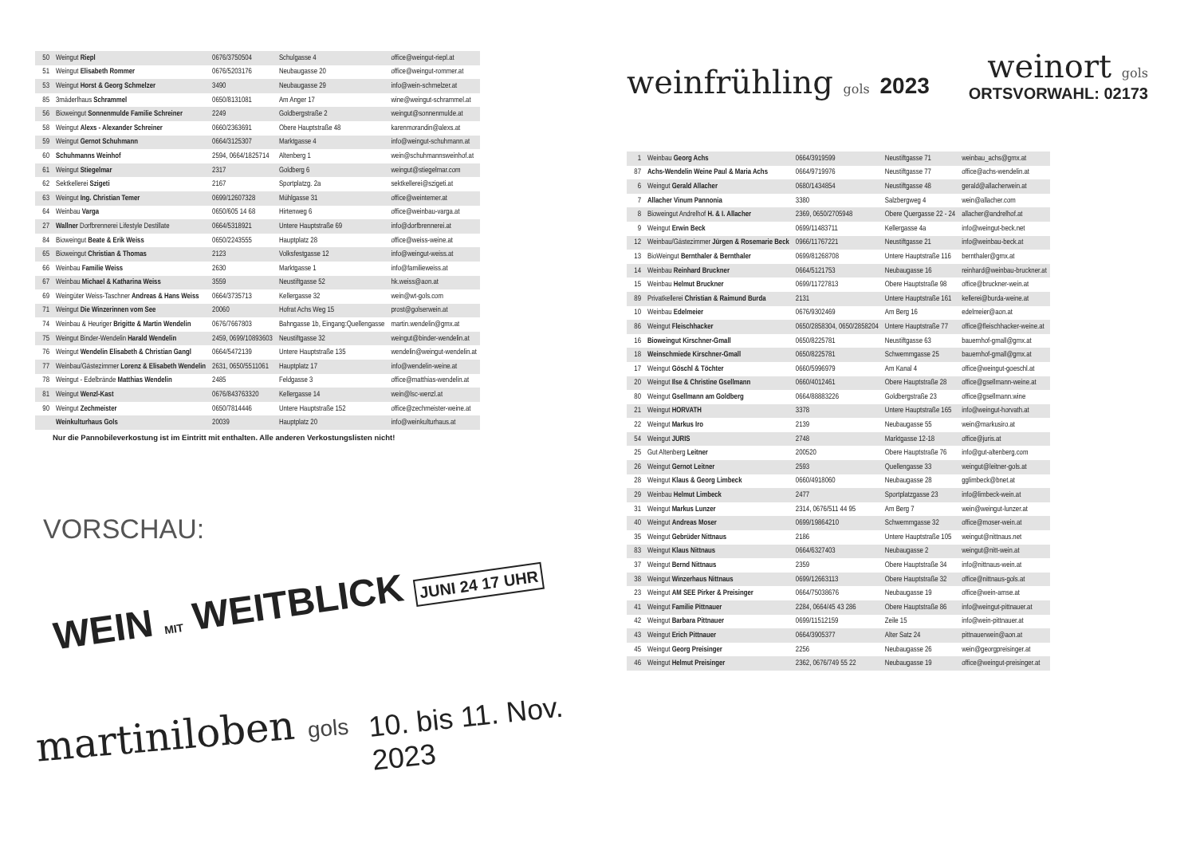| 50 | Weingut Riepl | 0676/3750504 | Schulgasse 4 | office@weingut-riepl.at |
| 51 | Weingut Elisabeth Rommer | 0676/5203176 | Neubaugasse 20 | office@weingut-rommer.at |
| 53 | Weingut Horst & Georg Schmelzer | 3490 | Neubaugasse 29 | info@wein-schmelzer.at |
| 85 | 3mäderlhaus Schrammel | 0650/8131081 | Am Anger 17 | wine@weingut-schrammel.at |
| 56 | Bioweingut Sonnenmulde Familie Schreiner | 2249 | Goldbergstraße 2 | weingut@sonnenmulde.at |
| 58 | Weingut Alexs - Alexander Schreiner | 0660/2363691 | Obere Hauptstraße 48 | karenmorandin@alexs.at |
| 59 | Weingut Gernot Schuhmann | 0664/3125307 | Marktgasse 4 | info@weingut-schuhmann.at |
| 60 | Schuhmanns Weinhof | 2594, 0664/1825714 | Altenberg 1 | wein@schuhmannsweinhof.at |
| 61 | Weingut Stiegelmar | 2317 | Goldberg 6 | weingut@stiegelmar.com |
| 62 | Sektkellerei Szigeti | 2167 | Sportplatzg. 2a | sektkellerei@szigeti.at |
| 63 | Weingut Ing. Christian Temer | 0699/12607328 | Mühlgasse 31 | office@weintemer.at |
| 64 | Weinbau Varga | 0650/605 14 68 | Hirtenweg 6 | office@weinbau-varga.at |
| 27 | Wallner Dorfbrennerei Lifestyle Destillate | 0664/5318921 | Untere Hauptstraße 69 | info@dorfbrennerei.at |
| 84 | Bioweingut Beate & Erik Weiss | 0650/2243555 | Hauptplatz 28 | office@weiss-weine.at |
| 65 | Bioweingut Christian & Thomas | 2123 | Volksfestgasse 12 | info@weingut-weiss.at |
| 66 | Weinbau Familie Weiss | 2630 | Marktgasse 1 | info@familieweiss.at |
| 67 | Weinbau Michael & Katharina Weiss | 3559 | Neustiftgasse 52 | hk.weiss@aon.at |
| 69 | Weingüter Weiss-Taschner Andreas & Hans Weiss | 0664/3735713 | Kellergasse 32 | wein@wt-gols.com |
| 71 | Weingut Die Winzerinnen vom See | 20060 | Hofrat Achs Weg 15 | prost@golserwein.at |
| 74 | Weinbau & Heuriger Brigitte & Martin Wendelin | 0676/7667803 | Bahngasse 1b, Eingang:Quellengasse | martin.wendelin@gmx.at |
| 75 | Weingut Binder-Wendelin Harald Wendelin | 2459, 0699/10893603 | Neustiftgasse 32 | weingut@binder-wendelin.at |
| 76 | Weingut Wendelin Elisabeth & Christian Gangl | 0664/5472139 | Untere Hauptstraße 135 | wendelin@weingut-wendelin.at |
| 77 | Weinbau/Gästezimmer Lorenz & Elisabeth Wendelin | 2631, 0650/5511061 | Hauptplatz 17 | info@wendelin-weine.at |
| 78 | Weingut - Edelbrände Matthias Wendelin | 2485 | Feldgasse 3 | office@matthias-wendelin.at |
| 81 | Weingut Wenzl-Kast | 0676/843763320 | Kellergasse 14 | wein@lsc-wenzl.at |
| 90 | Weingut Zechmeister | 0650/7814446 | Untere Hauptstraße 152 | office@zechmeister-weine.at |
| | Weinkulturhaus Gols | 20039 | Hauptplatz 20 | info@weinkulturhaus.at |
Nur die Pannobileverkostung ist im Eintritt mit enthalten. Alle anderen Verkostungslisten nicht!
VORSCHAU:
WEIN MIT WEITBLICK JUNI 24 17 UHR
martiniloben gols
10. bis 11. Nov. 2023
weinfrühling gols 2023
weinort gols
ORTSVORWAHL: 02173
| 1 | Weinbau Georg Achs | 0664/3919599 | Neustiftgasse 71 | weinbau_achs@gmx.at |
| 87 | Achs-Wendelin Weine Paul & Maria Achs | 0664/9719976 | Neustiftgasse 77 | office@achs-wendelin.at |
| 6 | Weingut Gerald Allacher | 0680/1434854 | Neustiftgasse 48 | gerald@allacherwein.at |
| 7 | Allacher Vinum Pannonia | 3380 | Salzbergweg 4 | wein@allacher.com |
| 8 | Bioweingut Andrelhof H. & I. Allacher | 2369, 0650/2705948 | Obere Quergasse 22 - 24 | allacher@andrelhof.at |
| 9 | Weingut Erwin Beck | 0699/11483711 | Kellergasse 4a | info@weingut-beck.net |
| 12 | Weinbau/Gästezimmer Jürgen & Rosemarie Beck | 0966/11767221 | Neustiftgasse 21 | info@weinbau-beck.at |
| 13 | BioWeingut Bernthaler & Bernthaler | 0699/81268708 | Untere Hauptstraße 116 | bernthaler@gmx.at |
| 14 | Weinbau Reinhard Bruckner | 0664/5121753 | Neubaugasse 16 | reinhard@weinbau-bruckner.at |
| 15 | Weinbau Helmut Bruckner | 0699/11727813 | Obere Hauptstraße 98 | office@bruckner-wein.at |
| 89 | Privatkellerei Christian & Raimund Burda | 2131 | Untere Hauptstraße 161 | kellerei@burda-weine.at |
| 10 | Weinbau Edelmeier | 0676/9302469 | Am Berg 16 | edelmeier@aon.at |
| 86 | Weingut Fleischhacker | 0650/2858304, 0650/2858204 | Untere Hauptstraße 77 | office@fleischhacker-weine.at |
| 16 | Bioweingut Kirschner-Gmall | 0650/8225781 | Neustiftgasse 63 | bauernhof-gmall@gmx.at |
| 18 | Weinschmiede Kirschner-Gmall | 0650/8225781 | Schwemmgasse 25 | bauernhof-gmall@gmx.at |
| 17 | Weingut Göschl & Töchter | 0660/5996979 | Am Kanal 4 | office@weingut-goeschl.at |
| 20 | Weingut Ilse & Christine Gsellmann | 0660/4012461 | Obere Hauptstraße 28 | office@gsellmann-weine.at |
| 80 | Weingut Gsellmann am Goldberg | 0664/88883226 | Goldbergstraße 23 | office@gsellmann.wine |
| 21 | Weingut HORVATH | 3378 | Untere Hauptstraße 165 | info@weingut-horvath.at |
| 22 | Weingut Markus Iro | 2139 | Neubaugasse 55 | wein@markusiro.at |
| 54 | Weingut JURIS | 2748 | Marktgasse 12-18 | office@juris.at |
| 25 | Gut Altenberg Leitner | 200520 | Obere Hauptstraße 76 | info@gut-altenberg.com |
| 26 | Weingut Gernot Leitner | 2593 | Quellengasse 33 | weingut@leitner-gols.at |
| 28 | Weingut Klaus & Georg Limbeck | 0660/4918060 | Neubaugasse 28 | gglimbeck@bnet.at |
| 29 | Weinbau Helmut Limbeck | 2477 | Sportplatzgasse 23 | info@limbeck-wein.at |
| 31 | Weingut Markus Lunzer | 2314, 0676/511 44 95 | Am Berg 7 | wein@weingut-lunzer.at |
| 40 | Weingut Andreas Moser | 0699/19864210 | Schwemmgasse 32 | office@moser-wein.at |
| 35 | Weingut Gebrüder Nittnaus | 2186 | Untere Hauptstraße 105 | weingut@nittnaus.net |
| 83 | Weingut Klaus Nittnaus | 0664/6327403 | Neubaugasse 2 | weingut@nitt-wein.at |
| 37 | Weingut Bernd Nittnaus | 2359 | Obere Hauptstraße 34 | info@nittnaus-wein.at |
| 38 | Weingut Winzerhaus Nittnaus | 0699/12663113 | Obere Hauptstraße 32 | office@nittnaus-gols.at |
| 23 | Weingut AM SEE Pirker & Preisinger | 0664/75038676 | Neubaugasse 19 | office@wein-amse.at |
| 41 | Weingut Familie Pittnauer | 2284, 0664/45 43 286 | Obere Hauptstraße 86 | info@weingut-pittnauer.at |
| 42 | Weingut Barbara Pittnauer | 0699/11512159 | Zeile 15 | info@wein-pittnauer.at |
| 43 | Weingut Erich Pittnauer | 0664/3905377 | Alter Satz 24 | pittnauerwein@aon.at |
| 45 | Weingut Georg Preisinger | 2256 | Neubaugasse 26 | wein@georgpreisinger.at |
| 46 | Weingut Helmut Preisinger | 2362, 0676/749 55 22 | Neubaugasse 19 | office@weingut-preisinger.at |